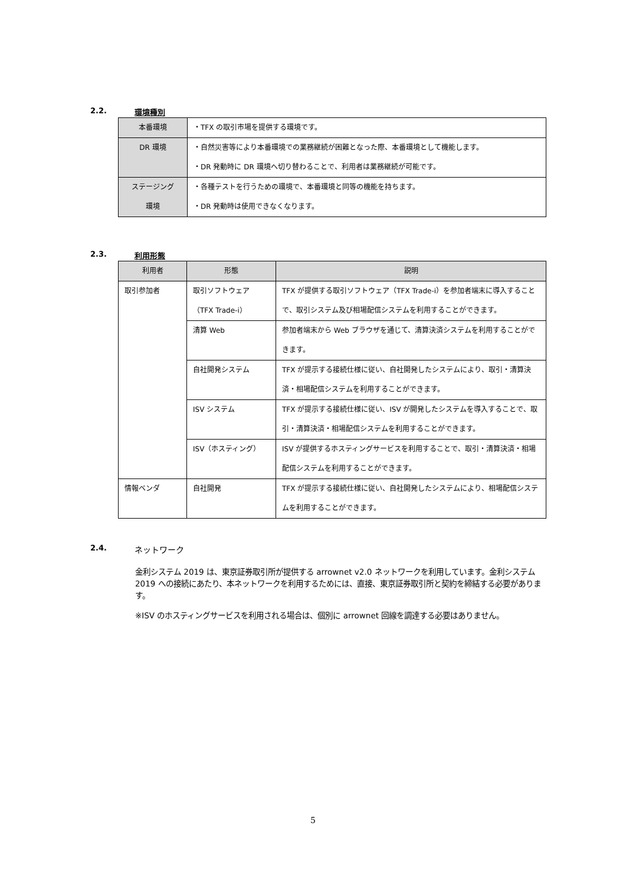2.2. 環境種別
| 本番環境 | ・TFX の取引市場を提供する環境です。 |
| DR 環境 | ・自然災害等により本番環境での業務継続が困難となった際、本番環境として機能します。 ・DR 発動時に DR 環境へ切り替わることで、利用者は業務継続が可能です。 |
| ステージング 環境 | ・各種テストを行うための環境で、本番環境と同等の機能を持ちます。 ・DR 発動時は使用できなくなります。 |
2.3. 利用形態
| 利用者 | 形態 | 説明 |
| --- | --- | --- |
| 取引参加者 | 取引ソフトウェア （TFX Trade-i） | TFX が提供する取引ソフトウェア（TFX Trade-i）を参加者端末に導入することで、取引システム及び相場配信システムを利用することができます。 |
| | 清算 Web | 参加者端末から Web ブラウザを通じて、清算決済システムを利用することができます。 |
| | 自社開発システム | TFX が提示する接続仕様に従い、自社開発したシステムにより、取引・清算決済・相場配信システムを利用することができます。 |
| | ISV システム | TFX が提示する接続仕様に従い、ISV が開発したシステムを導入することで、取引・清算決済・相場配信システムを利用することができます。 |
| | ISV（ホスティング） | ISV が提供するホスティングサービスを利用することで、取引・清算決済・相場配信システムを利用することができます。 |
| 情報ベンダ | 自社開発 | TFX が提示する接続仕様に従い、自社開発したシステムにより、相場配信システムを利用することができます。 |
2.4. ネットワーク
金利システム 2019 は、東京証券取引所が提供する arrownet v2.0 ネットワークを利用しています。金利システム 2019 への接続にあたり、本ネットワークを利用するためには、直接、東京証券取引所と契約を締結する必要があります。
※ISV のホスティングサービスを利用される場合は、個別に arrownet 回線を調達する必要はありません。
5